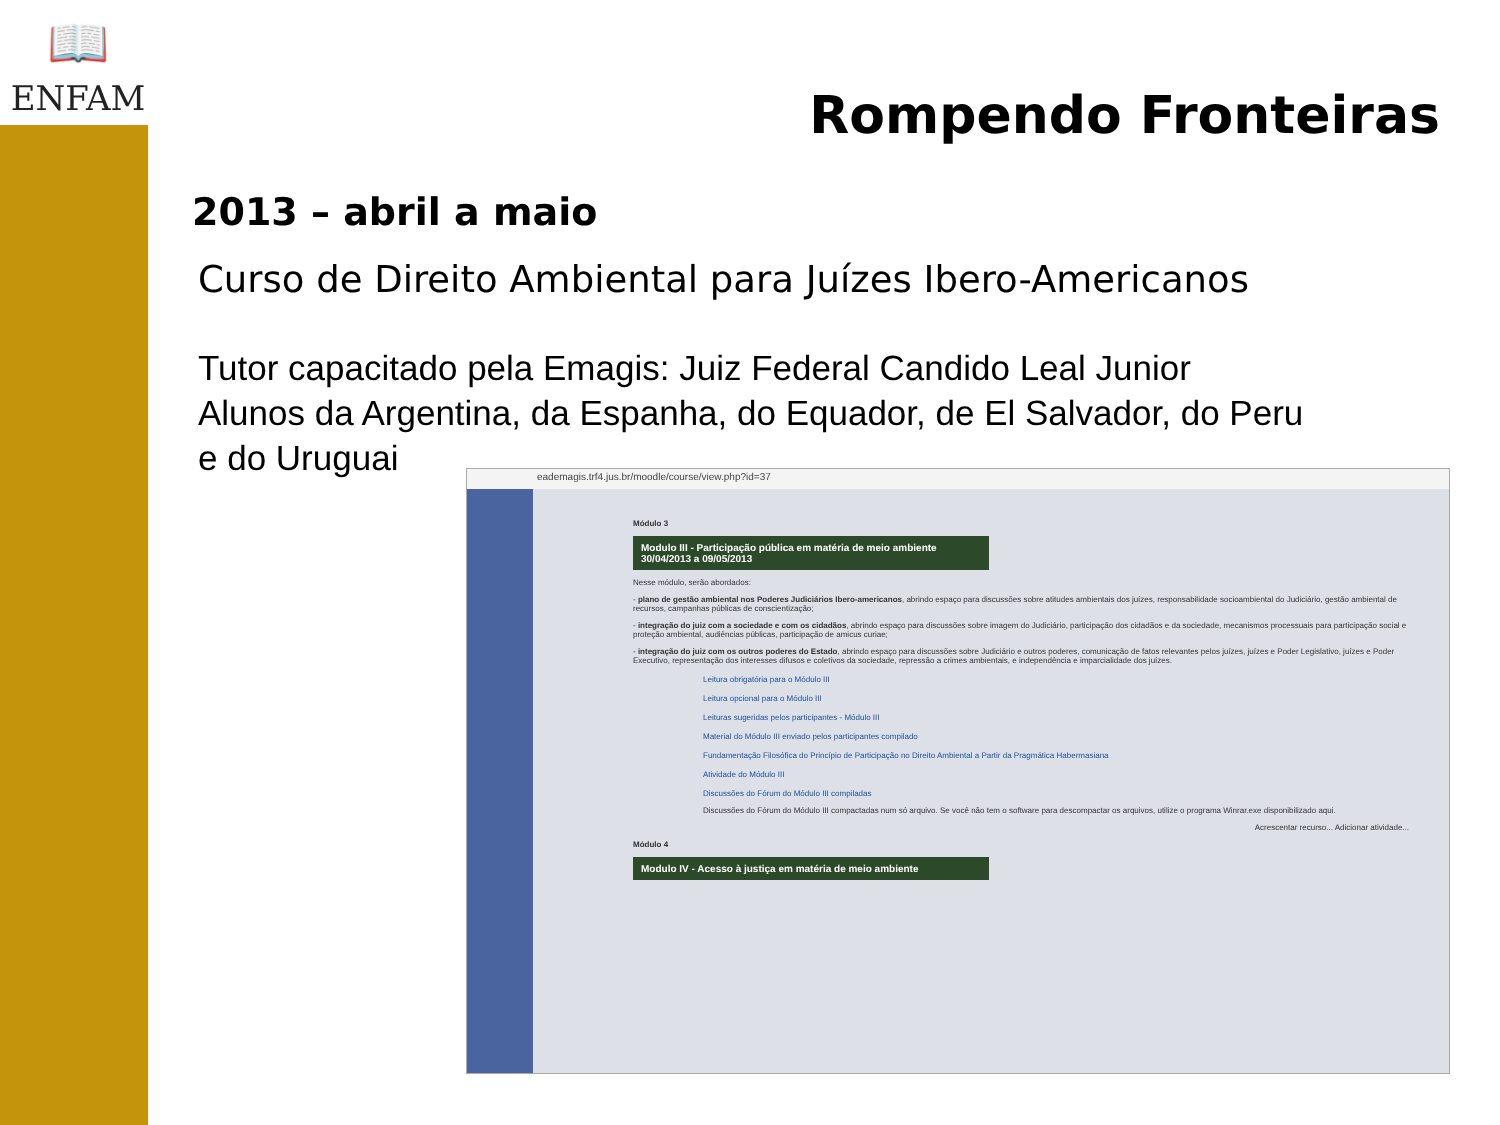📖
ENFAM
Rompendo Fronteiras
2013 – abril a maio
Curso de Direito Ambiental para Juízes Ibero-Americanos
Tutor capacitado pela Emagis: Juiz Federal Candido Leal Junior
Alunos da Argentina, da Espanha, do Equador, de El Salvador, do Peru
e do Uruguai
eademagis.trf4.jus.br/moodle/course/view.php?id=37
Módulo 3
Modulo III - Participação pública em matéria de meio ambiente
30/04/2013 a 09/05/2013
Nesse módulo, serão abordados:
- plano de gestão ambiental nos Poderes Judiciários Ibero-americanos, abrindo espaço para discussões sobre atitudes ambientais dos juízes, responsabilidade socioambiental do Judiciário, gestão ambiental de recursos, campanhas públicas de conscientização;
- integração do juiz com a sociedade e com os cidadãos, abrindo espaço para discussões sobre imagem do Judiciário, participação dos cidadãos e da sociedade, mecanismos processuais para participação social e proteção ambiental, audiências públicas, participação de amicus curiae;
- integração do juiz com os outros poderes do Estado, abrindo espaço para discussões sobre Judiciário e outros poderes, comunicação de fatos relevantes pelos juízes, juízes e Poder Legislativo, juízes e Poder Executivo, representação dos interesses difusos e coletivos da sociedade, repressão a crimes ambientais, e independência e imparcialidade dos juízes.
Leitura obrigatória para o Módulo III
Leitura opcional para o Módulo III
Leituras sugeridas pelos participantes - Módulo III
Material do Módulo III enviado pelos participantes compilado
Fundamentação Filosófica do Princípio de Participação no Direito Ambiental a Partir da Pragmática Habermasiana
Atividade do Módulo III
Discussões do Fórum do Módulo III compiladas
Discussões do Fórum do Módulo III compactadas num só arquivo. Se você não tem o software para descompactar os arquivos, utilize o programa Winrar.exe disponibilizado aqui.
Acrescentar recurso... Adicionar atividade...
Módulo 4
Modulo IV - Acesso à justiça em matéria de meio ambiente